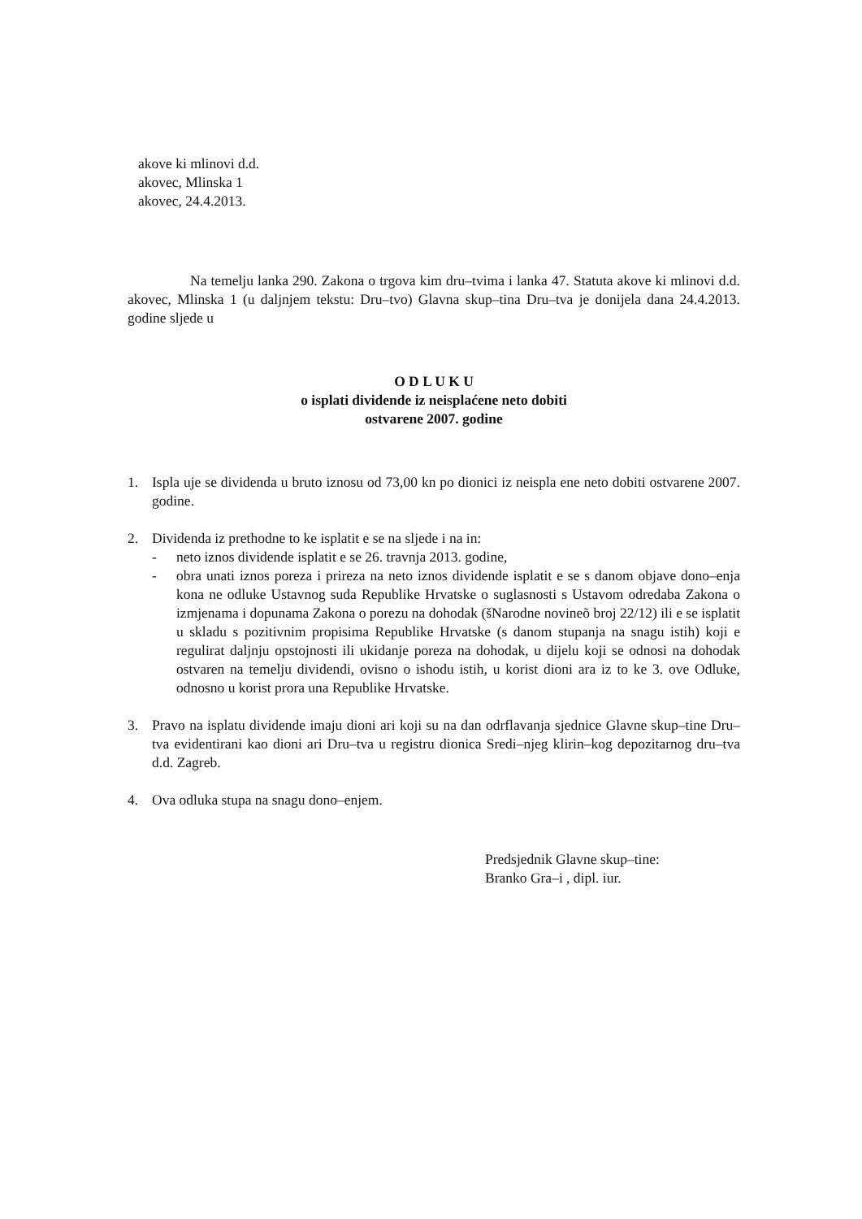akove ki mlinovi d.d.
akovec, Mlinska 1
akovec, 24.4.2013.
Na temelju lanka 290. Zakona o trgova kim dru–tvima i lanka 47. Statuta akove ki mlinovi d.d. akovec, Mlinska 1 (u daljnjem tekstu: Dru–tvo) Glavna skup–tina Dru–tva je donijela dana 24.4.2013. godine sljede u
O D L U K U
o isplati dividende iz neisplaćene neto dobiti
ostvarene 2007. godine
1. Ispla uje se dividenda u bruto iznosu od 73,00 kn po dionici iz neispla ene neto dobiti ostvarene 2007. godine.
2. Dividenda iz prethodne to ke isplatit e se na sljede i na in:
- neto iznos dividende isplatit e se 26. travnja 2013. godine,
- obra unati iznos poreza i prireza na neto iznos dividende isplatit e se s danom objave dono–enja kona ne odluke Ustavnog suda Republike Hrvatske o suglasnosti s Ustavom odredaba Zakona o izmjenama i dopunama Zakona o porezu na dohodak (šNarodne novineõ broj 22/12) ili e se isplatit u skladu s pozitivnim propisima Republike Hrvatske (s danom stupanja na snagu istih) koji e regulirat daljnju opstojnosti ili ukidanje poreza na dohodak, u dijelu koji se odnosi na dohodak ostvaren na temelju dividendi, ovisno o ishodu istih, u korist dioni ara iz to ke 3. ove Odluke, odnosno u korist prora una Republike Hrvatske.
3. Pravo na isplatu dividende imaju dioni ari koji su na dan odrflavanja sjednice Glavne skup–tine Dru–tva evidentirani kao dioni ari Dru–tva u registru dionica Sredi–njeg klirin–kog depozitarnog dru–tva d.d. Zagreb.
4. Ova odluka stupa na snagu dono–enjem.
Predsjednik Glavne skup–tine:
Branko Gra–i , dipl. iur.